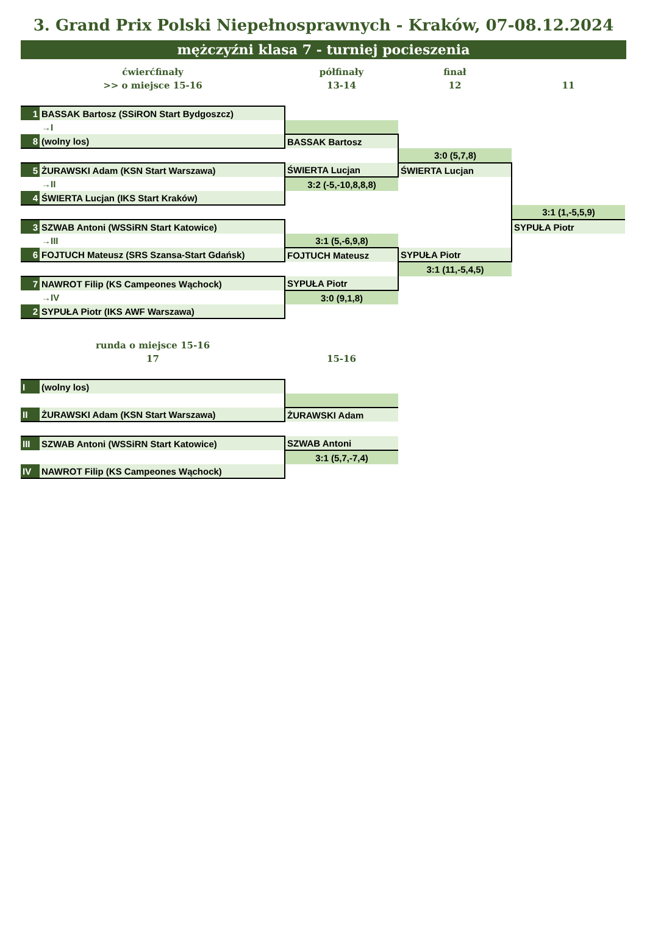3. Grand Prix Polski Niepełnosprawnych - Kraków, 07-08.12.2024
mężczyźni klasa 7 - turniej pocieszenia
| ćwierćfinały | | półfinały | finał | |
| >> o miejsce 15-16 | | 13-14 | 12 | 11 |
| 1 | BASSAK Bartosz (SSiRON Start Bydgoszcz) | | | |
| | →I | | | |
| 8 | (wolny los) | BASSAK Bartosz | | |
| | | | 3:0 (5,7,8) | |
| 5 | ŻURAWSKI Adam (KSN Start Warszawa) | ŚWIERTA Lucjan | ŚWIERTA Lucjan | |
| | →II | 3:2 (-5,-10,8,8,8) | | |
| 4 | ŚWIERTA Lucjan (IKS Start Kraków) | | | |
| | | | | 3:1 (1,-5,5,9) |
| 3 | SZWAB Antoni (WSSiRN Start Katowice) | | | SYPUŁA Piotr |
| | →III | 3:1 (5,-6,9,8) | | |
| 6 | FOJTUCH Mateusz (SRS Szansa-Start Gdańsk) | FOJTUCH Mateusz | SYPUŁA Piotr | |
| | | | 3:1 (11,-5,4,5) | |
| 7 | NAWROT Filip (KS Campeones Wąchock) | SYPUŁA Piotr | | |
| | →IV | 3:0 (9,1,8) | | |
| 2 | SYPUŁA Piotr (IKS AWF Warszawa) | | | |
| runda o miejsce 15-16 | | | | |
| 17 | | 15-16 | | |
| I | (wolny los) | | | |
| II | ŻURAWSKI Adam (KSN Start Warszawa) | ŻURAWSKI Adam | | |
| III | SZWAB Antoni (WSSiRN Start Katowice) | SZWAB Antoni | | |
| | | 3:1 (5,7,-7,4) | | |
| IV | NAWROT Filip (KS Campeones Wąchock) | | | |